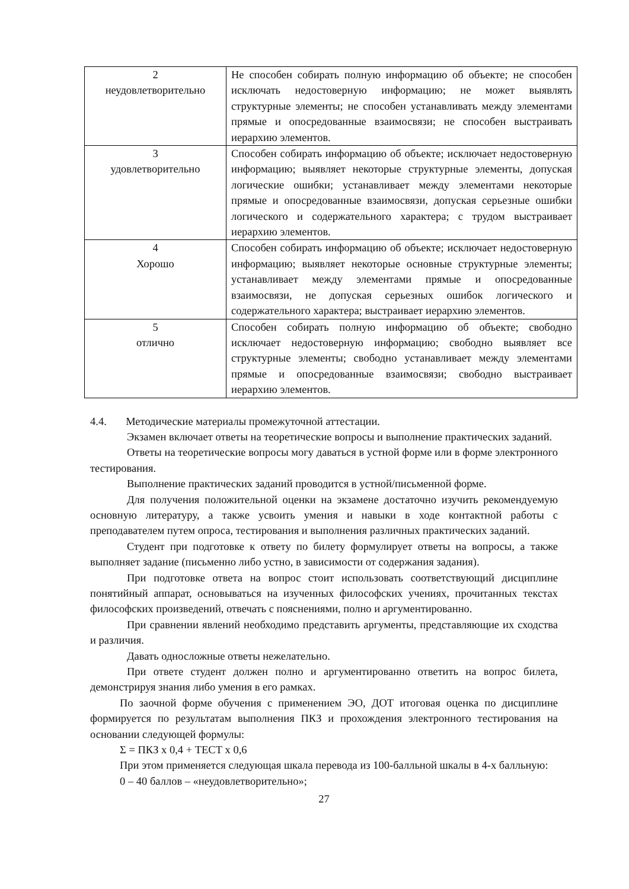| 2 неудовлетворительно | Не способен собирать полную информацию об объекте; не способен исключать недостоверную информацию; не может выявлять структурные элементы; не способен устанавливать между элементами прямые и опосредованные взаимосвязи; не способен выстраивать иерархию элементов. |
| 3 удовлетворительно | Способен собирать информацию об объекте; исключает недостоверную информацию; выявляет некоторые структурные элементы, допуская логические ошибки; устанавливает между элементами некоторые прямые и опосредованные взаимосвязи, допуская серьезные ошибки логического и содержательного характера; с трудом выстраивает иерархию элементов. |
| 4 Хорошо | Способен собирать информацию об объекте; исключает недостоверную информацию; выявляет некоторые основные структурные элементы; устанавливает между элементами прямые и опосредованные взаимосвязи, не допуская серьезных ошибок логического и содержательного характера; выстраивает иерархию элементов. |
| 5 отлично | Способен собирать полную информацию об объекте; свободно исключает недостоверную информацию; свободно выявляет все структурные элементы; свободно устанавливает между элементами прямые и опосредованные взаимосвязи; свободно выстраивает иерархию элементов. |
4.4. Методические материалы промежуточной аттестации.
Экзамен включает ответы на теоретические вопросы и выполнение практических заданий.
Ответы на теоретические вопросы могу даваться в устной форме или в форме электронного тестирования.
Выполнение практических заданий проводится в устной/письменной форме.
Для получения положительной оценки на экзамене достаточно изучить рекомендуемую основную литературу, а также усвоить умения и навыки в ходе контактной работы с преподавателем путем опроса, тестирования и выполнения различных практических заданий.
Студент при подготовке к ответу по билету формулирует ответы на вопросы, а также выполняет задание (письменно либо устно, в зависимости от содержания задания).
При подготовке ответа на вопрос стоит использовать соответствующий дисциплине понятийный аппарат, основываться на изученных философских учениях, прочитанных текстах философских произведений, отвечать с пояснениями, полно и аргументированно.
При сравнении явлений необходимо представить аргументы, представляющие их сходства и различия.
Давать односложные ответы нежелательно.
При ответе студент должен полно и аргументированно ответить на вопрос билета, демонстрируя знания либо умения в его рамках.
По заочной форме обучения с применением ЭО, ДОТ итоговая оценка по дисциплине формируется по результатам выполнения ПКЗ и прохождения электронного тестирования на основании следующей формулы:
Σ = ПКЗ х 0,4 + ТЕСТ х 0,6
При этом применяется следующая шкала перевода из 100-балльной шкалы в 4-х балльную:
0 – 40 баллов – «неудовлетворительно»;
27